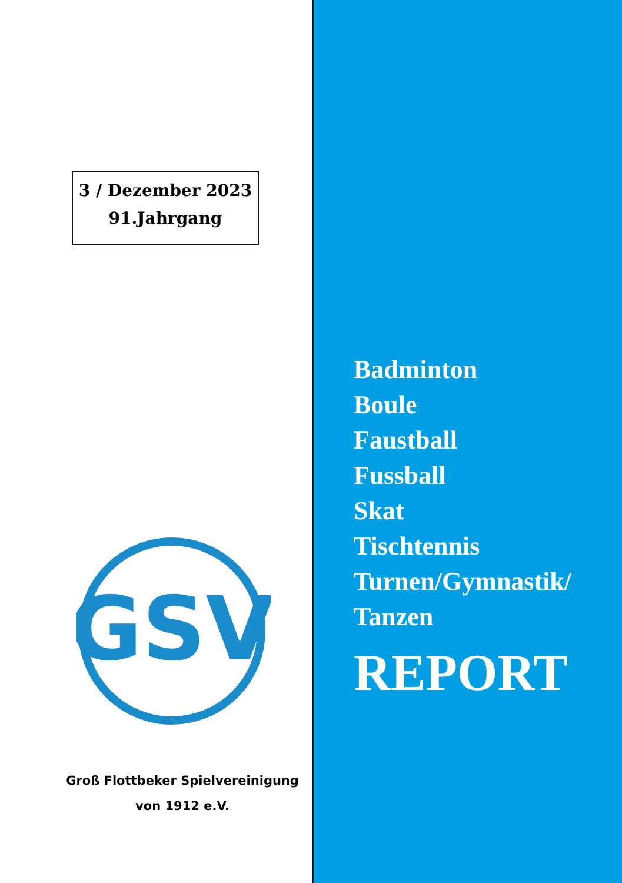3 / Dezember 2023
91.Jahrgang
GSV
Groß Flottbeker Spielvereinigung
von 1912 e.V.
Badminton
Boule
Faustball
Fussball
Skat
Tischtennis
Turnen/Gymnastik/
Tanzen
REPORT